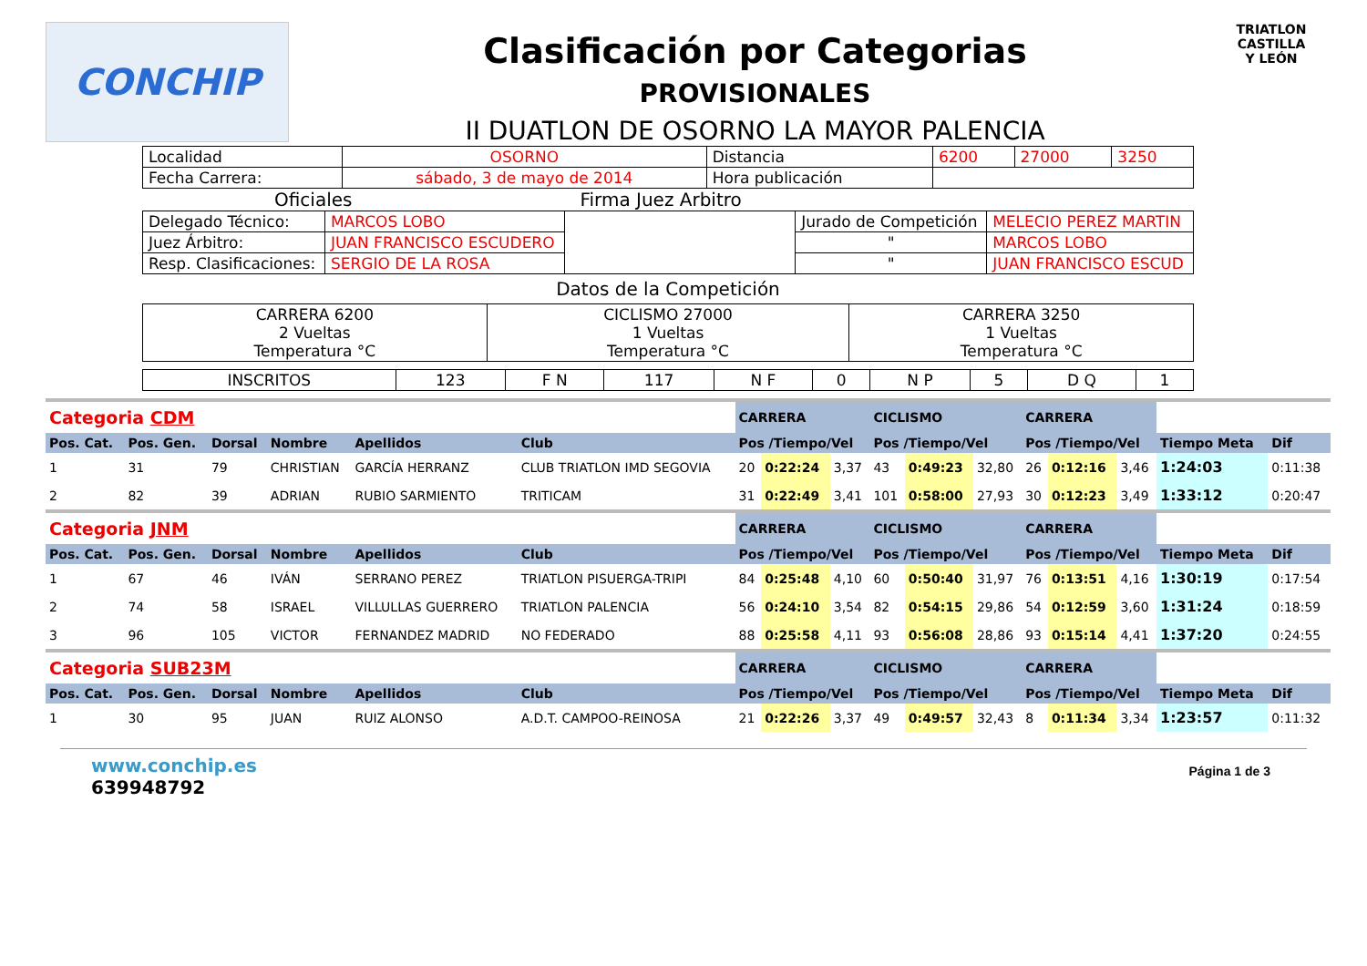CONCHIP
Clasificación por Categorias
PROVISIONALES
II DUATLON DE OSORNO LA MAYOR PALENCIA
TRIATLON
CASTILLA
Y LEÓN
| Localidad | OSORNO | Distancia | 6200 | 27000 | 3250 |
| Fecha Carrera: | sábado, 3 de mayo de 2014 | Hora publicación | | | |
Oficiales Firma Juez Arbitro
| Delegado Técnico: | MARCOS LOBO | | Jurado de Competición | MELECIO PEREZ MARTIN |
| Juez Árbitro: | JUAN FRANCISCO ESCUDERO | | " | MARCOS LOBO |
| Resp. Clasificaciones: | SERGIO DE LA ROSA | | " | JUAN FRANCISCO ESCUD |
Datos de la Competición
| CARRERA 6200 2 Vueltas Temperatura °C | CICLISMO 27000 1 Vueltas Temperatura °C | CARRERA 3250 1 Vueltas Temperatura °C |
| INSCRITOS | 123 | F N | 117 | N F | 0 | N P | 5 | D Q | 1 |
| Categoria CDM | | | | | | CARRERA | | | CICLISMO | | | CARRERA | | | | |
| Pos. Cat. | Pos. Gen. | Dorsal | Nombre | Apellidos | Club | Pos /Tiempo/Vel | | | Pos /Tiempo/Vel | | | Pos /Tiempo/Vel | | | Tiempo Meta | Dif |
| 1 | 31 | 79 | CHRISTIAN | GARCÍA HERRANZ | CLUB TRIATLON IMD SEGOVIA | 20 | 0:22:24 | 3,37 | 43 | 0:49:23 | 32,80 | 26 | 0:12:16 | 3,46 | 1:24:03 | 0:11:38 |
| 2 | 82 | 39 | ADRIAN | RUBIO SARMIENTO | TRITICAM | 31 | 0:22:49 | 3,41 | 101 | 0:58:00 | 27,93 | 30 | 0:12:23 | 3,49 | 1:33:12 | 0:20:47 |
| Categoria JNM | | | | | | CARRERA | | | CICLISMO | | | CARRERA | | | | |
| Pos. Cat. | Pos. Gen. | Dorsal | Nombre | Apellidos | Club | Pos /Tiempo/Vel | | | Pos /Tiempo/Vel | | | Pos /Tiempo/Vel | | | Tiempo Meta | Dif |
| 1 | 67 | 46 | IVÁN | SERRANO PEREZ | TRIATLON PISUERGA-TRIPI | 84 | 0:25:48 | 4,10 | 60 | 0:50:40 | 31,97 | 76 | 0:13:51 | 4,16 | 1:30:19 | 0:17:54 |
| 2 | 74 | 58 | ISRAEL | VILLULLAS GUERRERO | TRIATLON PALENCIA | 56 | 0:24:10 | 3,54 | 82 | 0:54:15 | 29,86 | 54 | 0:12:59 | 3,60 | 1:31:24 | 0:18:59 |
| 3 | 96 | 105 | VICTOR | FERNANDEZ MADRID | NO FEDERADO | 88 | 0:25:58 | 4,11 | 93 | 0:56:08 | 28,86 | 93 | 0:15:14 | 4,41 | 1:37:20 | 0:24:55 |
| Categoria SUB23M | | | | | | CARRERA | | | CICLISMO | | | CARRERA | | | | |
| Pos. Cat. | Pos. Gen. | Dorsal | Nombre | Apellidos | Club | Pos /Tiempo/Vel | | | Pos /Tiempo/Vel | | | Pos /Tiempo/Vel | | | Tiempo Meta | Dif |
| 1 | 30 | 95 | JUAN | RUIZ ALONSO | A.D.T. CAMPOO-REINOSA | 21 | 0:22:26 | 3,37 | 49 | 0:49:57 | 32,43 | 8 | 0:11:34 | 3,34 | 1:23:57 | 0:11:32 |
www.conchip.es
639948792
Página 1 de 3